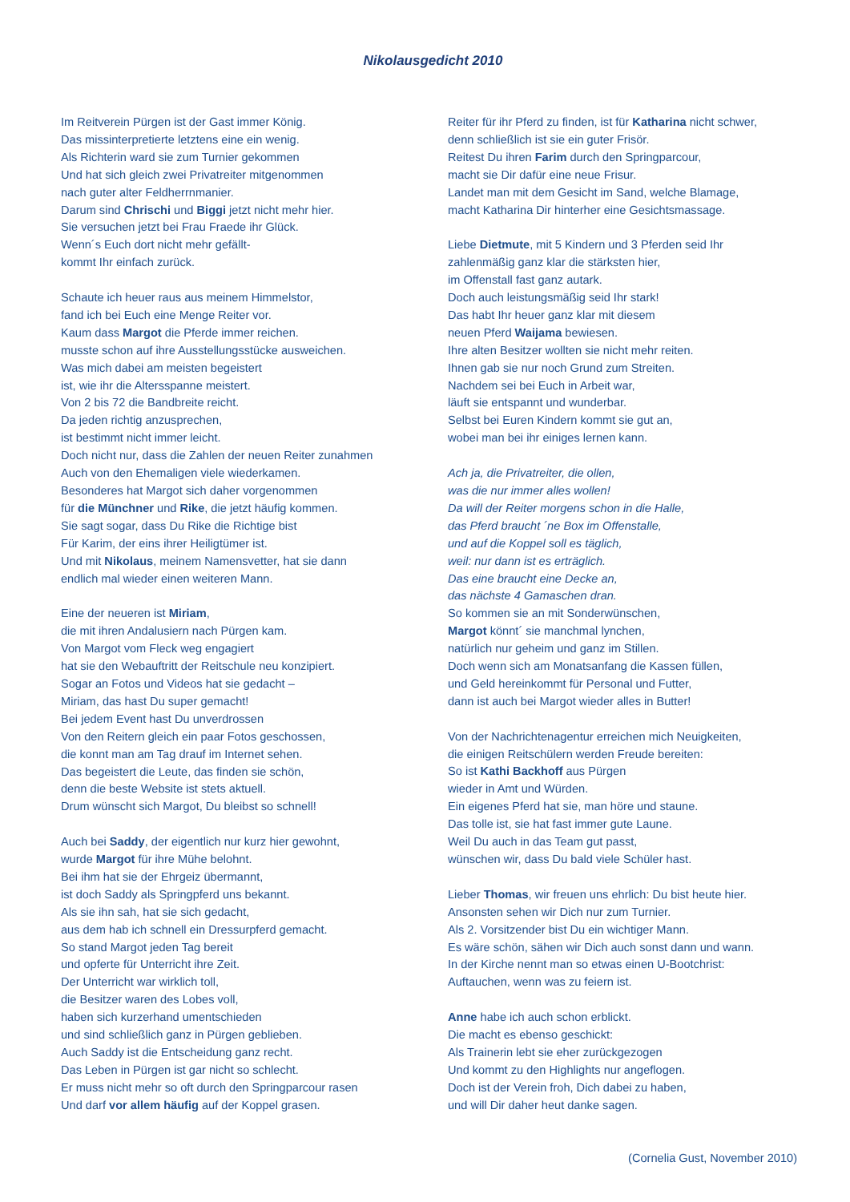Nikolausgedicht 2010
Im Reitverein Pürgen ist der Gast immer König.
Das missinterpretierte letztens eine ein wenig.
Als Richterin ward sie zum Turnier gekommen
Und hat sich gleich zwei Privatreiter mitgenommen
nach guter alter Feldherrnmanier.
Darum sind Chrischi und Biggi jetzt nicht mehr hier.
Sie versuchen jetzt bei Frau Fraede ihr Glück.
Wenn´s Euch dort nicht mehr gefällt-
kommt Ihr einfach zurück.
Schaute ich heuer raus aus meinem Himmelstor,
fand ich bei Euch eine Menge Reiter vor.
Kaum dass Margot die Pferde immer reichen.
musste schon auf ihre Ausstellungsstücke ausweichen.
Was mich dabei am meisten begeistert
ist, wie ihr die Altersspanne meistert.
Von 2 bis 72 die Bandbreite reicht.
Da jeden richtig anzusprechen,
ist bestimmt nicht immer leicht.
Doch nicht nur, dass die Zahlen der neuen Reiter zunahmen
Auch von den Ehemaligen viele wiederkamen.
Besonderes hat Margot sich daher vorgenommen
für die Münchner und Rike, die jetzt häufig kommen.
Sie sagt sogar, dass Du Rike die Richtige bist
Für Karim, der eins ihrer Heiligtümer ist.
Und mit Nikolaus, meinem Namensvetter, hat sie dann
endlich mal wieder einen weiteren Mann.
Eine der neueren ist Miriam,
die mit ihren Andalusiern nach Pürgen kam.
Von Margot vom Fleck weg engagiert
hat sie den Webauftritt der Reitschule neu konzipiert.
Sogar an Fotos und Videos hat sie gedacht –
Miriam, das hast Du super gemacht!
Bei jedem Event hast Du unverdrossen
Von den Reitern gleich ein paar Fotos geschossen,
die konnt man am Tag drauf im Internet sehen.
Das begeistert die Leute, das finden sie schön,
denn die beste Website ist stets aktuell.
Drum wünscht sich Margot, Du bleibst so schnell!
Auch bei Saddy, der eigentlich nur kurz hier gewohnt,
wurde Margot für ihre Mühe belohnt.
Bei ihm hat sie der Ehrgeiz übermannt,
ist doch Saddy als Springpferd uns bekannt.
Als sie ihn sah, hat sie sich gedacht,
aus dem hab ich schnell ein Dressurpferd gemacht.
So stand Margot jeden Tag bereit
und opferte für Unterricht ihre Zeit.
Der Unterricht war wirklich toll,
die Besitzer waren des Lobes voll,
haben sich kurzerhand umentschieden
und sind schließlich ganz in Pürgen geblieben.
Auch Saddy ist die Entscheidung ganz recht.
Das Leben in Pürgen ist gar nicht so schlecht.
Er muss nicht mehr so oft durch den Springparcour rasen
Und darf vor allem häufig auf der Koppel grasen.
Reiter für ihr Pferd zu finden, ist für Katharina nicht schwer,
denn schließlich ist sie ein guter Frisör.
Reitest Du ihren Farim durch den Springparcour,
macht sie Dir dafür eine neue Frisur.
Landet man mit dem Gesicht im Sand, welche Blamage,
macht Katharina Dir hinterher eine Gesichtsmassage.
Liebe Dietmute, mit 5 Kindern und 3 Pferden seid Ihr
zahlenmäßig ganz klar die stärksten hier,
im Offenstall fast ganz autark.
Doch auch leistungsmäßig seid Ihr stark!
Das habt Ihr heuer ganz klar mit diesem
neuen Pferd Waijama bewiesen.
Ihre alten Besitzer wollten sie nicht mehr reiten.
Ihnen gab sie nur noch Grund zum Streiten.
Nachdem sei bei Euch in Arbeit war,
läuft sie entspannt und wunderbar.
Selbst bei Euren Kindern kommt sie gut an,
wobei man bei ihr einiges lernen kann.
Ach ja, die Privatreiter, die ollen,
was die nur immer alles wollen!
Da will der Reiter morgens schon in die Halle,
das Pferd braucht ´ne Box im Offenstalle,
und auf die Koppel soll es täglich,
weil: nur dann ist es erträglich.
Das eine braucht eine Decke an,
das nächste 4 Gamaschen dran.
So kommen sie an mit Sonderwünschen,
Margot könnt´ sie manchmal lynchen,
natürlich nur geheim und ganz im Stillen.
Doch wenn sich am Monatsanfang die Kassen füllen,
und Geld hereinkommt für Personal und Futter,
dann ist auch bei Margot wieder alles in Butter!
Von der Nachrichtenagentur erreichen mich Neuigkeiten,
die einigen Reitschülern werden Freude bereiten:
So ist Kathi Backhoff aus Pürgen
wieder in Amt und Würden.
Ein eigenes Pferd hat sie, man höre und staune.
Das tolle ist, sie hat fast immer gute Laune.
Weil Du auch in das Team gut passt,
wünschen wir, dass Du bald viele Schüler hast.
Lieber Thomas, wir freuen uns ehrlich: Du bist heute hier.
Ansonsten sehen wir Dich nur zum Turnier.
Als 2. Vorsitzender bist Du ein wichtiger Mann.
Es wäre schön, sähen wir Dich auch sonst dann und wann.
In der Kirche nennt man so etwas einen U-Bootchrist:
Auftauchen, wenn was zu feiern ist.
Anne habe ich auch schon erblickt.
Die macht es ebenso geschickt:
Als Trainerin lebt sie eher zurückgezogen
Und kommt zu den Highlights nur angeflogen.
Doch ist der Verein froh, Dich dabei zu haben,
und will Dir daher heut danke sagen.
(Cornelia Gust, November 2010)